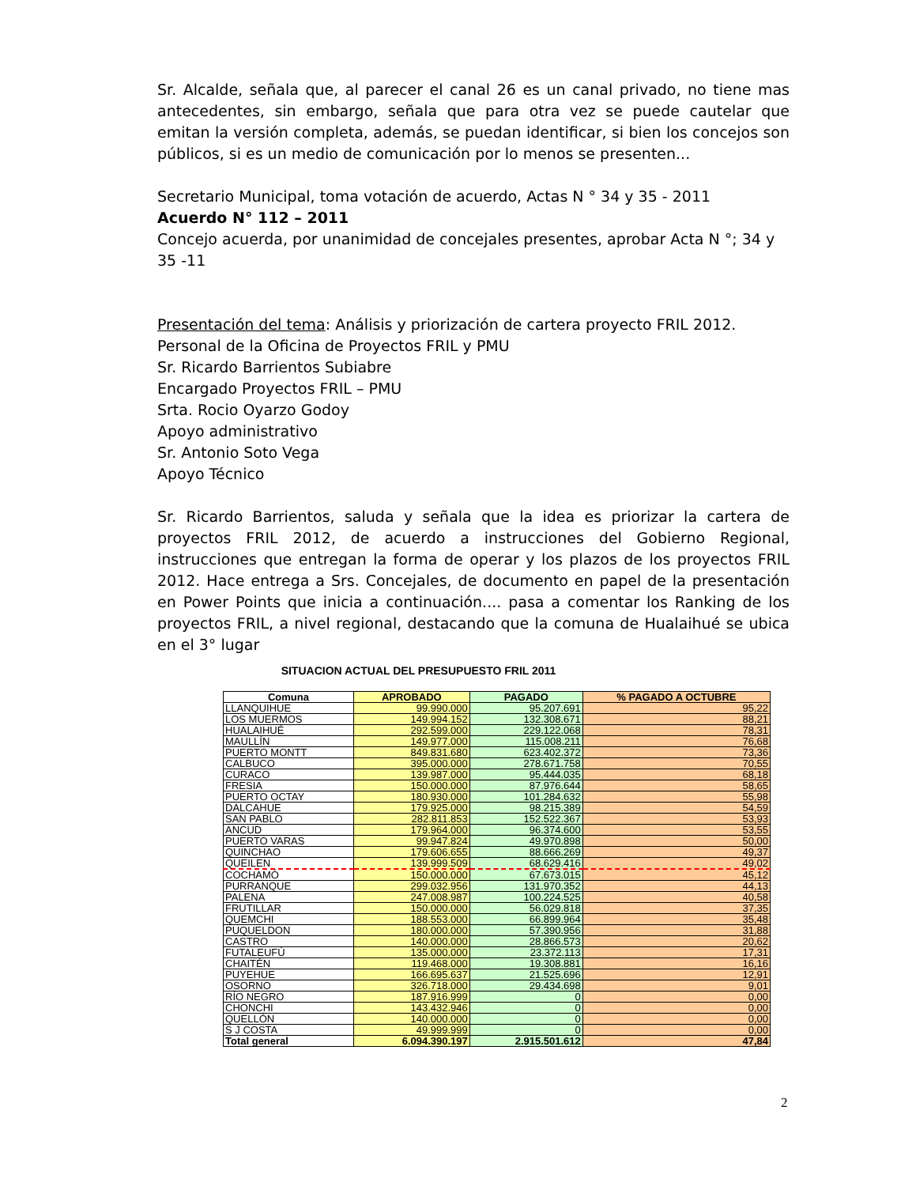Sr. Alcalde, señala que, al parecer el canal 26 es un canal privado, no tiene mas antecedentes, sin embargo, señala que para otra vez se puede cautelar que emitan la versión completa, además, se puedan identificar, si bien los concejos son públicos, si es un medio de comunicación por lo menos se presenten...
Secretario Municipal, toma votación de acuerdo, Actas N ° 34 y 35 - 2011
Acuerdo N° 112 – 2011
Concejo acuerda, por unanimidad de concejales presentes, aprobar Acta N °; 34 y 35 -11
Presentación del tema: Análisis y priorización de cartera proyecto FRIL 2012.
Personal de la Oficina de Proyectos FRIL y PMU
Sr. Ricardo Barrientos Subiabre
Encargado Proyectos FRIL – PMU
Srta. Rocio Oyarzo Godoy
Apoyo administrativo
Sr. Antonio Soto Vega
Apoyo Técnico
Sr. Ricardo Barrientos, saluda y señala que la idea es priorizar la cartera de proyectos FRIL 2012, de acuerdo a instrucciones del Gobierno Regional, instrucciones que entregan la forma de operar y los plazos de los proyectos FRIL 2012. Hace entrega a Srs. Concejales, de documento en papel de la presentación en Power Points que inicia a continuación.... pasa a comentar los Ranking de los proyectos FRIL, a nivel regional, destacando que la comuna de Hualaihué se ubica en el 3° lugar
SITUACION ACTUAL DEL PRESUPUESTO FRIL 2011
| Comuna | APROBADO | PAGADO | % PAGADO A OCTUBRE |
| --- | --- | --- | --- |
| LLANQUIHUE | 99.990.000 | 95.207.691 | 95,22 |
| LOS MUERMOS | 149.994.152 | 132.308.671 | 88,21 |
| HUALAIHUÉ | 292.599.000 | 229.122.068 | 78,31 |
| MAULLÍN | 149.977.000 | 115.008.211 | 76,68 |
| PUERTO MONTT | 849.831.680 | 623.402.372 | 73,36 |
| CALBUCO | 395.000.000 | 278.671.758 | 70,55 |
| CURACO | 139.987.000 | 95.444.035 | 68,18 |
| FRESIA | 150.000.000 | 87.976.644 | 58,65 |
| PUERTO OCTAY | 180.930.000 | 101.284.632 | 55,98 |
| DALCAHUE | 179.925.000 | 98.215.389 | 54,59 |
| SAN PABLO | 282.811.853 | 152.522.367 | 53,93 |
| ANCUD | 179.964.000 | 96.374.600 | 53,55 |
| PUERTO VARAS | 99.947.824 | 49.970.898 | 50,00 |
| QUINCHAO | 179.606.655 | 88.666.269 | 49,37 |
| QUEILEN | 139.999.509 | 68.629.416 | 49,02 |
| COCHAMÓ | 150.000.000 | 67.673.015 | 45,12 |
| PURRANQUE | 299.032.956 | 131.970.352 | 44,13 |
| PALENA | 247.008.987 | 100.224.525 | 40,58 |
| FRUTILLAR | 150.000.000 | 56.029.818 | 37,35 |
| QUEMCHI | 188.553.000 | 66.899.964 | 35,48 |
| PUQUELDON | 180.000.000 | 57.390.956 | 31,88 |
| CASTRO | 140.000.000 | 28.866.573 | 20,62 |
| FUTALEUFÚ | 135.000.000 | 23.372.113 | 17,31 |
| CHAITÉN | 119.468.000 | 19.308.881 | 16,16 |
| PUYEHUE | 166.695.637 | 21.525.696 | 12,91 |
| OSORNO | 326.718.000 | 29.434.698 | 9,01 |
| RÍO NEGRO | 187.916.999 | 0 | 0,00 |
| CHONCHI | 143.432.946 | 0 | 0,00 |
| QUELLÓN | 140.000.000 | 0 | 0,00 |
| S J COSTA | 49.999.999 | 0 | 0,00 |
| Total general | 6.094.390.197 | 2.915.501.612 | 47,84 |
2